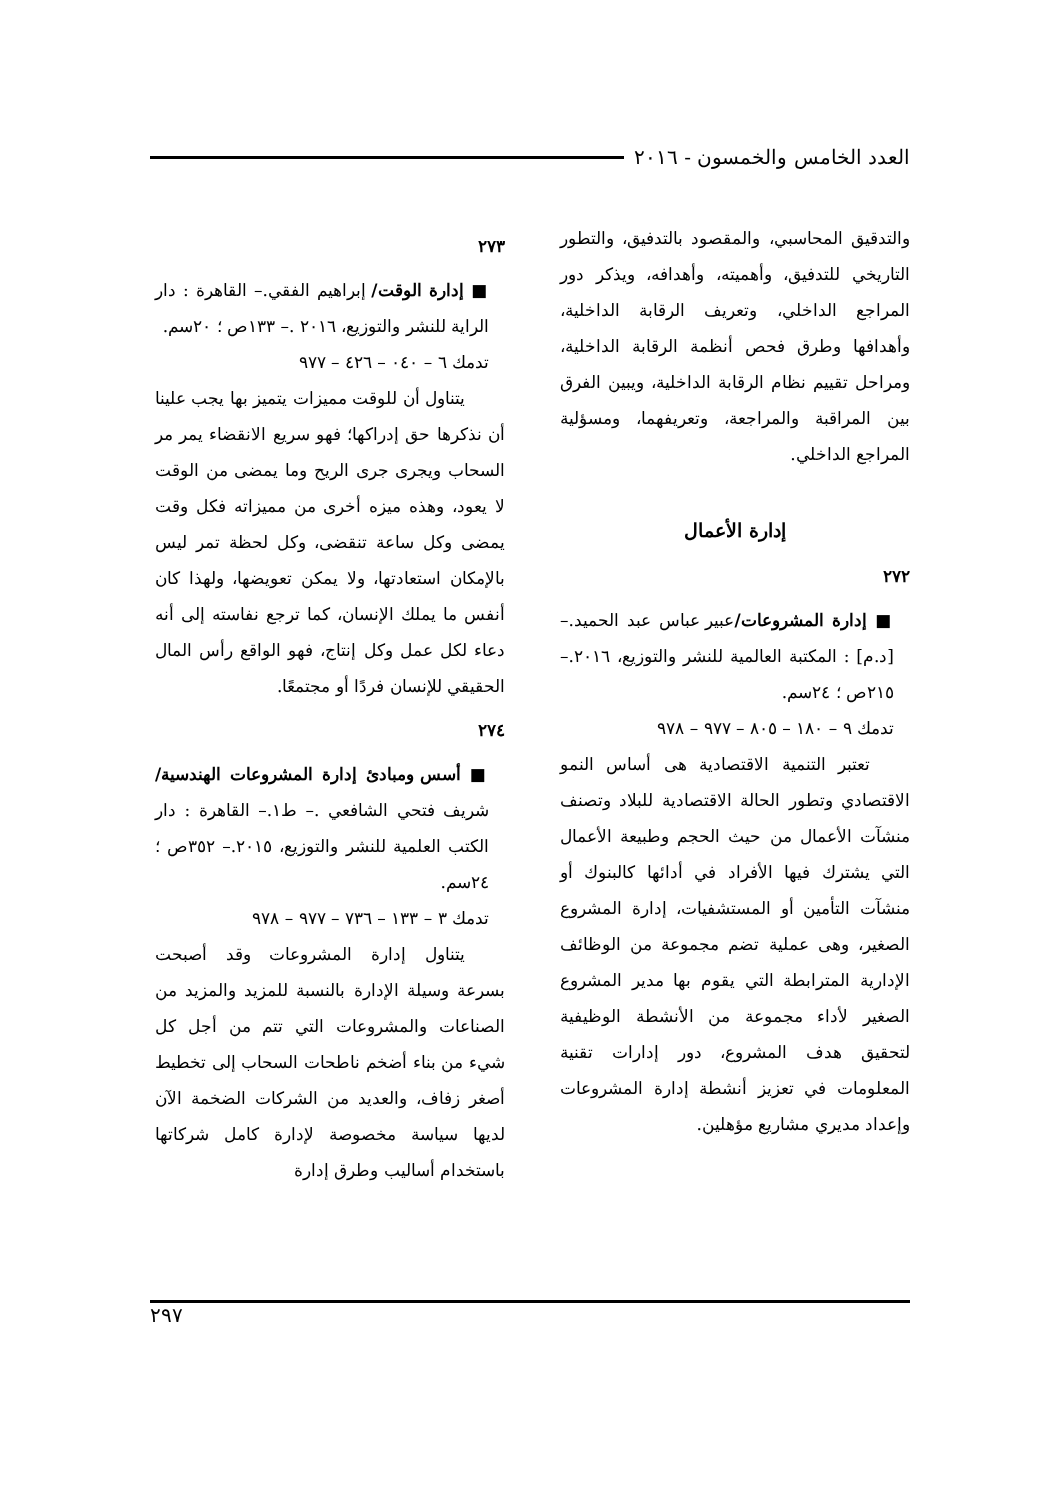العدد الخامس والخمسون - ٢٠١٦
والتدقيق المحاسبي، والمقصود بالتدفيق، والتطور التاريخي للتدفيق، وأهميته، وأهدافه، ويذكر دور المراجع الداخلي، وتعريف الرقابة الداخلية، وأهدافها وطرق فحص أنظمة الرقابة الداخلية، ومراحل تقييم نظام الرقابة الداخلية، ويبين الفرق بين المراقبة والمراجعة، وتعريفهما، ومسؤلية المراجع الداخلي.
إدارة الأعمال
٢٧٢
■ إدارة المشروعات/عبير عباس عبد الحميد.– [د.م] : المكتبة العالمية للنشر والتوزيع، ٢٠١٦.– ٢١٥ص ؛ ٢٤سم.
تدمك ٩ – ١٨٠ – ٨٠٥ – ٩٧٧ – ٩٧٨
تعتبر التنمية الاقتصادية هى أساس النمو الاقتصادي وتطور الحالة الاقتصادية للبلاد وتصنف منشآت الأعمال من حيث الحجم وطبيعة الأعمال التي يشترك فيها الأفراد في أدائها كالبنوك أو منشآت التأمين أو المستشفيات، إدارة المشروع الصغير، وهى عملية تضم مجموعة من الوظائف الإدارية المترابطة التي يقوم بها مدير المشروع الصغير لأداء مجموعة من الأنشطة الوظيفية لتحقيق هدف المشروع، دور إدارات تقنية المعلومات في تعزيز أنشطة إدارة المشروعات وإعداد مديري مشاريع مؤهلين.
٢٧٣
■ إدارة الوقت/ إبراهيم الفقي.– القاهرة : دار الراية للنشر والتوزيع، ٢٠١٦ .– ١٣٣ص ؛ ٢٠سم.
تدمك ٦ – ٠٤٠ – ٤٢٦ – ٩٧٧
يتناول أن للوقت مميزات يتميز بها يجب علينا أن نذكرها حق إدراكها؛ فهو سريع الانقضاء يمر مر السحاب ويجرى جرى الريح وما يمضى من الوقت لا يعود، وهذه ميزه أخرى من مميزاته فكل وقت يمضى وكل ساعة تنقضى، وكل لحظة تمر ليس بالإمكان استعادتها، ولا يمكن تعويضها، ولهذا كان أنفس ما يملك الإنسان، كما ترجع نفاسته إلى أنه دعاء لكل عمل وكل إنتاج، فهو الواقع رأس المال الحقيقي للإنسان فردًا أو مجتمعًا.
٢٧٤
■ أسس ومبادئ إدارة المشروعات الهندسية/ شريف فتحي الشافعي .– ط١.– القاهرة : دار الكتب العلمية للنشر والتوزيع، ٢٠١٥.– ٣٥٢ص ؛ ٢٤سم.
تدمك ٣ – ١٣٣ – ٧٣٦ – ٩٧٧ – ٩٧٨
يتناول إدارة المشروعات وقد أصبحت بسرعة وسيلة الإدارة بالنسبة للمزيد والمزيد من الصناعات والمشروعات التي تتم من أجل كل شيء من بناء أضخم ناطحات السحاب إلى تخطيط أصغر زفاف، والعديد من الشركات الضخمة الآن لديها سياسة مخصوصة لإدارة كامل شركاتها باستخدام أساليب وطرق إدارة
٢٩٧